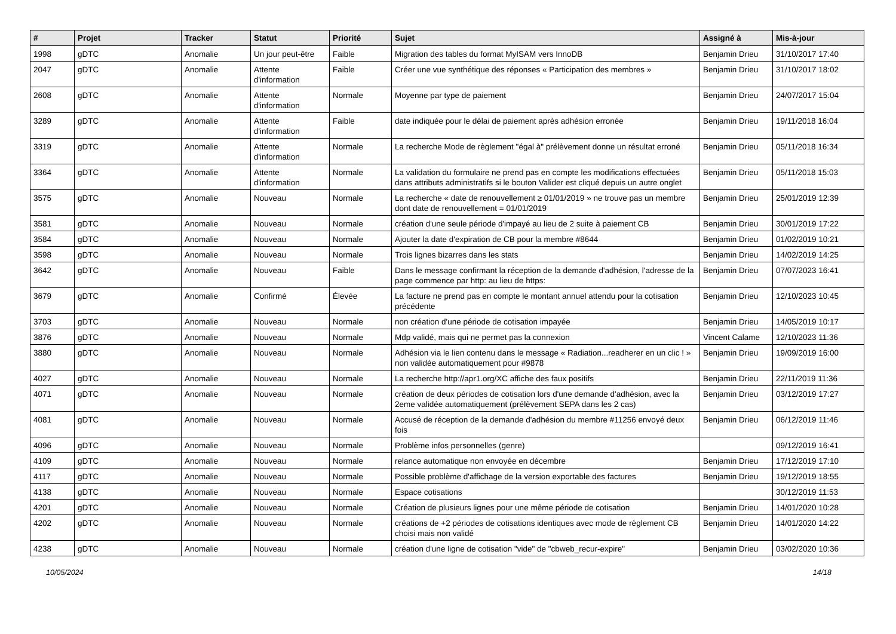| # | Projet | Tracker | Statut | Priorité | Sujet | Assigné à | Mis-à-jour |
| --- | --- | --- | --- | --- | --- | --- | --- |
| 1998 | gDTC | Anomalie | Un jour peut-être | Faible | Migration des tables du format MyISAM vers InnoDB | Benjamin Drieu | 31/10/2017 17:40 |
| 2047 | gDTC | Anomalie | Attente d'information | Faible | Créer une vue synthétique des réponses « Participation des membres » | Benjamin Drieu | 31/10/2017 18:02 |
| 2608 | gDTC | Anomalie | Attente d'information | Normale | Moyenne par type de paiement | Benjamin Drieu | 24/07/2017 15:04 |
| 3289 | gDTC | Anomalie | Attente d'information | Faible | date indiquée pour le délai de paiement après adhésion erronée | Benjamin Drieu | 19/11/2018 16:04 |
| 3319 | gDTC | Anomalie | Attente d'information | Normale | La recherche Mode de règlement "égal à" prélèvement donne un résultat erroné | Benjamin Drieu | 05/11/2018 16:34 |
| 3364 | gDTC | Anomalie | Attente d'information | Normale | La validation du formulaire ne prend pas en compte les modifications effectuées dans attributs administratifs si le bouton Valider est cliqué depuis un autre onglet | Benjamin Drieu | 05/11/2018 15:03 |
| 3575 | gDTC | Anomalie | Nouveau | Normale | La recherche « date de renouvellement ≥ 01/01/2019 » ne trouve pas un membre dont date de renouvellement = 01/01/2019 | Benjamin Drieu | 25/01/2019 12:39 |
| 3581 | gDTC | Anomalie | Nouveau | Normale | création d'une seule période d'impayé au lieu de 2 suite à paiement CB | Benjamin Drieu | 30/01/2019 17:22 |
| 3584 | gDTC | Anomalie | Nouveau | Normale | Ajouter la date d'expiration de CB pour la membre #8644 | Benjamin Drieu | 01/02/2019 10:21 |
| 3598 | gDTC | Anomalie | Nouveau | Normale | Trois lignes bizarres dans les stats | Benjamin Drieu | 14/02/2019 14:25 |
| 3642 | gDTC | Anomalie | Nouveau | Faible | Dans le message confirmant la réception de la demande d'adhésion, l'adresse de la page commence par http: au lieu de https: | Benjamin Drieu | 07/07/2023 16:41 |
| 3679 | gDTC | Anomalie | Confirmé | Élevée | La facture ne prend pas en compte le montant annuel attendu pour la cotisation précédente | Benjamin Drieu | 12/10/2023 10:45 |
| 3703 | gDTC | Anomalie | Nouveau | Normale | non création d'une période de cotisation impayée | Benjamin Drieu | 14/05/2019 10:17 |
| 3876 | gDTC | Anomalie | Nouveau | Normale | Mdp validé, mais qui ne permet pas la connexion | Vincent Calame | 12/10/2023 11:36 |
| 3880 | gDTC | Anomalie | Nouveau | Normale | Adhésion via le lien contenu dans le message « Radiation...readherer en un clic ! » non validée automatiquement pour #9878 | Benjamin Drieu | 19/09/2019 16:00 |
| 4027 | gDTC | Anomalie | Nouveau | Normale | La recherche http://apr1.org/XC affiche des faux positifs | Benjamin Drieu | 22/11/2019 11:36 |
| 4071 | gDTC | Anomalie | Nouveau | Normale | création de deux périodes de cotisation lors d'une demande d'adhésion, avec la 2eme validée automatiquement (prélèvement SEPA dans les 2 cas) | Benjamin Drieu | 03/12/2019 17:27 |
| 4081 | gDTC | Anomalie | Nouveau | Normale | Accusé de réception de la demande d'adhésion du membre #11256 envoyé deux fois | Benjamin Drieu | 06/12/2019 11:46 |
| 4096 | gDTC | Anomalie | Nouveau | Normale | Problème infos personnelles (genre) | | 09/12/2019 16:41 |
| 4109 | gDTC | Anomalie | Nouveau | Normale | relance automatique non envoyée en décembre | Benjamin Drieu | 17/12/2019 17:10 |
| 4117 | gDTC | Anomalie | Nouveau | Normale | Possible problème d'affichage de la version exportable des factures | Benjamin Drieu | 19/12/2019 18:55 |
| 4138 | gDTC | Anomalie | Nouveau | Normale | Espace cotisations | | 30/12/2019 11:53 |
| 4201 | gDTC | Anomalie | Nouveau | Normale | Création de plusieurs lignes pour une même période de cotisation | Benjamin Drieu | 14/01/2020 10:28 |
| 4202 | gDTC | Anomalie | Nouveau | Normale | créations de +2 périodes de cotisations identiques avec mode de règlement CB choisi mais non validé | Benjamin Drieu | 14/01/2020 14:22 |
| 4238 | gDTC | Anomalie | Nouveau | Normale | création d'une ligne de cotisation "vide" de "cbweb_recur-expire" | Benjamin Drieu | 03/02/2020 10:36 |
10/05/2024 14/18